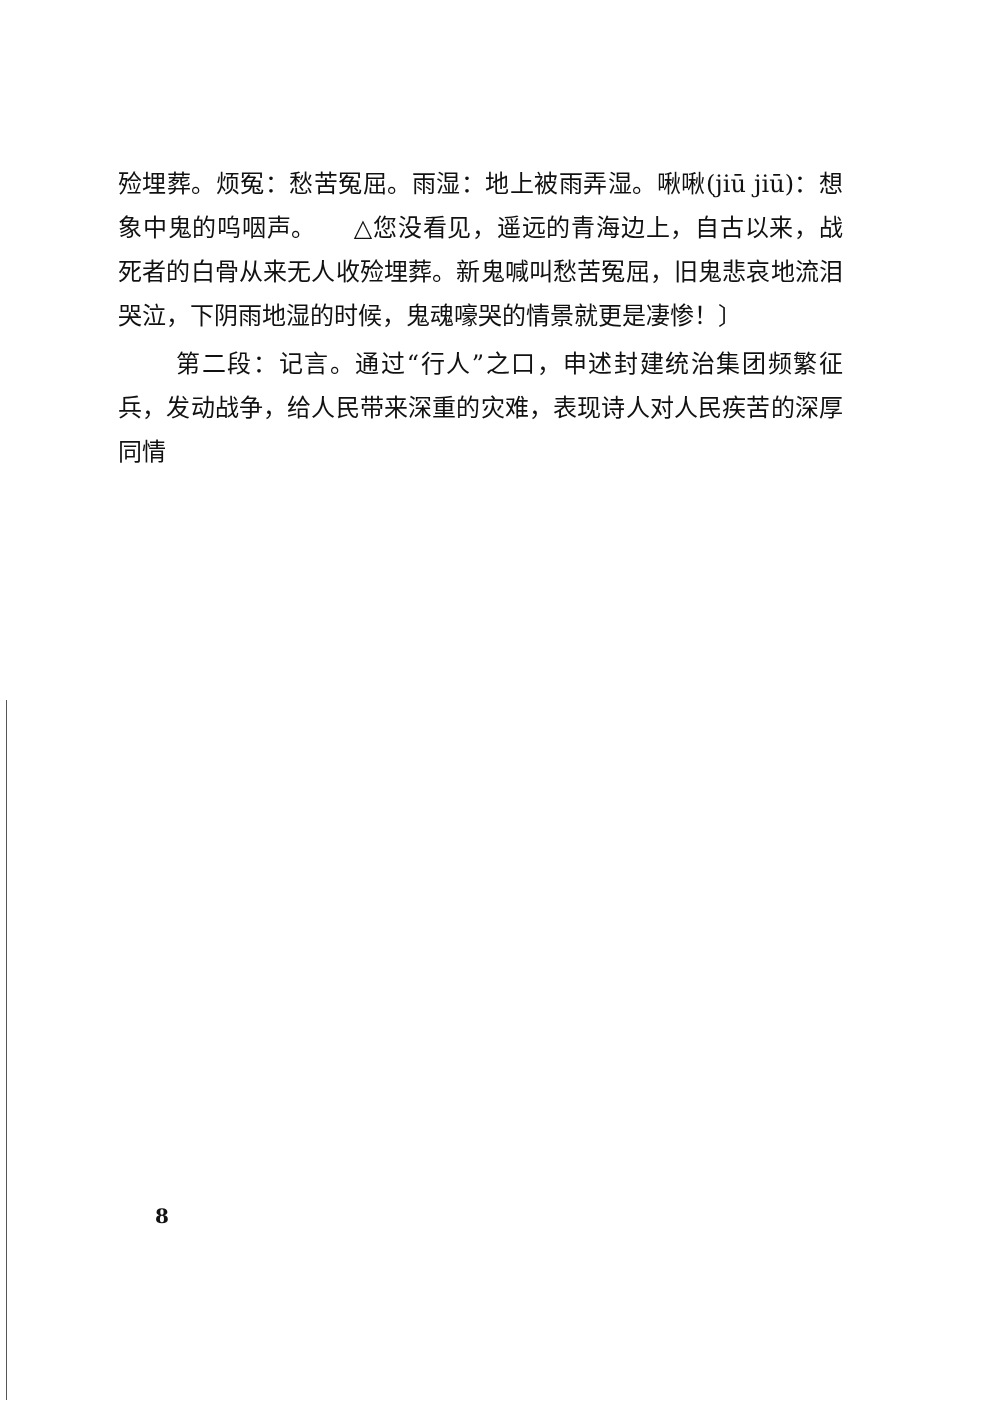殓埋葬。烦冤：愁苦冤屈。雨湿：地上被雨弄湿。啾啾(jiū jiū)：想象中鬼的呜咽声。　　△您没看见，遥远的青海边上，自古以来，战死者的白骨从来无人收殓埋葬。新鬼喊叫愁苦冤屈，旧鬼悲哀地流泪哭泣，下阴雨地湿的时候，鬼魂嚎哭的情景就更是凄惨！〕
第二段：记言。通过“行人”之口，申述封建统治集团频繁征兵，发动战争，给人民带来深重的灾难，表现诗人对人民疾苦的深厚同情
8